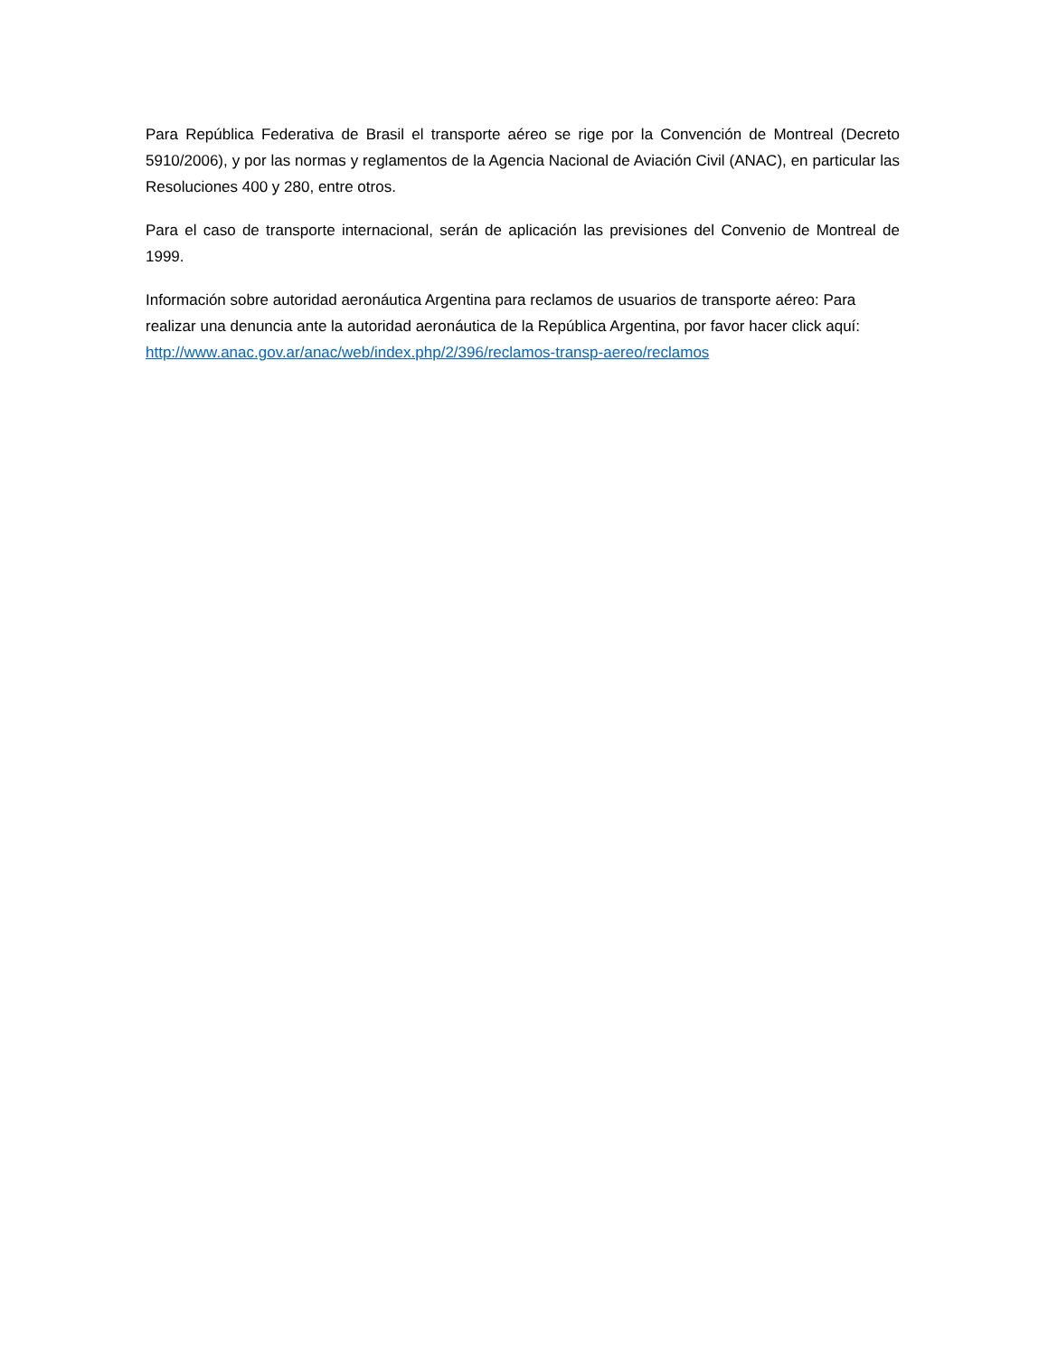Para República Federativa de Brasil el transporte aéreo se rige por la Convención de Montreal (Decreto 5910/2006), y por las normas y reglamentos de la Agencia Nacional de Aviación Civil (ANAC), en particular las Resoluciones 400 y 280, entre otros.
Para el caso de transporte internacional, serán de aplicación las previsiones del Convenio de Montreal de 1999.
Información sobre autoridad aeronáutica Argentina para reclamos de usuarios de transporte aéreo: Para realizar una denuncia ante la autoridad aeronáutica de la República Argentina, por favor hacer click aquí: http://www.anac.gov.ar/anac/web/index.php/2/396/reclamos-transp-aereo/reclamos